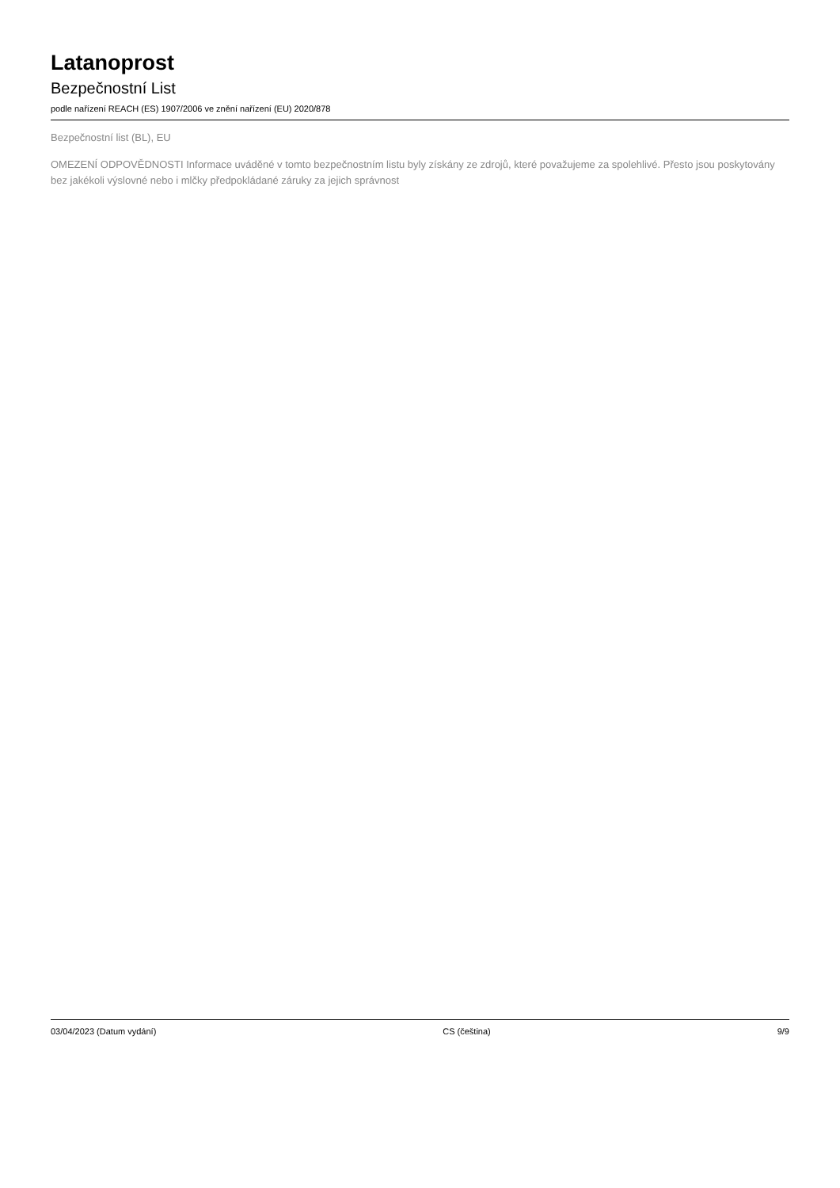Latanoprost
Bezpečnostní List
podle nařízení REACH (ES) 1907/2006 ve znění nařízení (EU) 2020/878
Bezpečnostní list (BL), EU
OMEZENÍ ODPOVĚDNOSTI Informace uváděné v tomto bezpečnostním listu byly získány ze zdrojů, které považujeme za spolehlivé. Přesto jsou poskytovány bez jakékoli výslovné nebo i mlčky předpokládané záruky za jejich správnost
03/04/2023 (Datum vydání) CS (čeština) 9/9